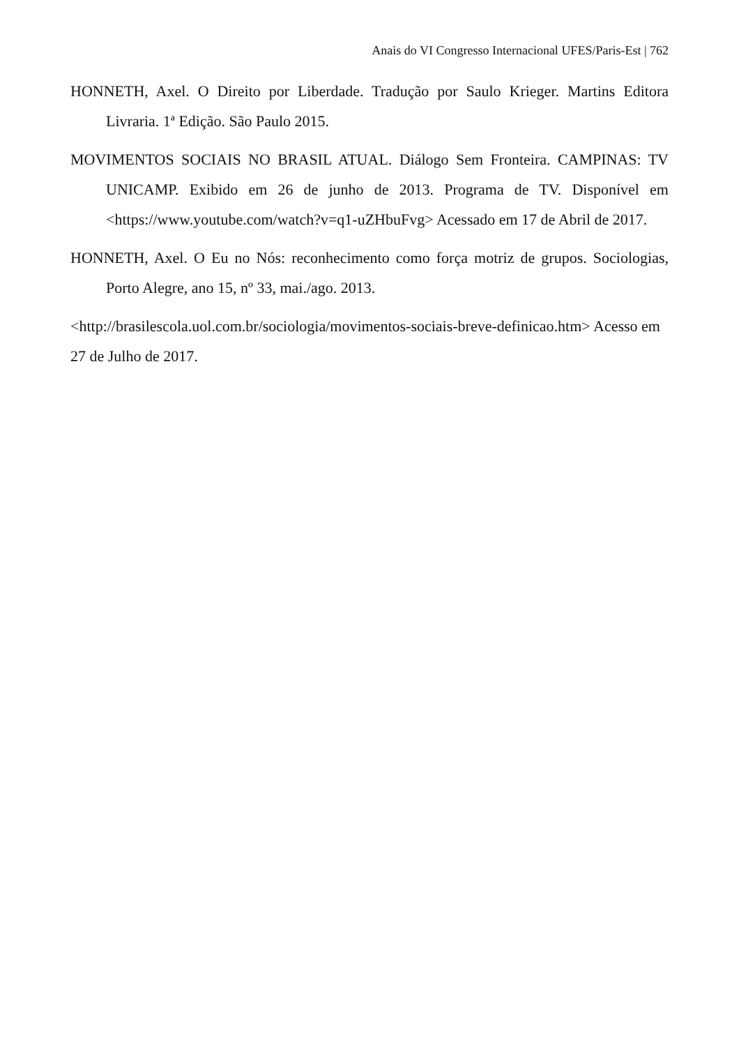Anais do VI Congresso Internacional UFES/Paris-Est | 762
HONNETH, Axel. O Direito por Liberdade. Tradução por Saulo Krieger. Martins Editora Livraria. 1ª Edição. São Paulo 2015.
MOVIMENTOS SOCIAIS NO BRASIL ATUAL. Diálogo Sem Fronteira. CAMPINAS: TV UNICAMP. Exibido em 26 de junho de 2013. Programa de TV. Disponível em <https://www.youtube.com/watch?v=q1-uZHbuFvg> Acessado em 17 de Abril de 2017.
HONNETH, Axel. O Eu no Nós: reconhecimento como força motriz de grupos. Sociologias, Porto Alegre, ano 15, nº 33, mai./ago. 2013.
<http://brasilescola.uol.com.br/sociologia/movimentos-sociais-breve-definicao.htm> Acesso em 27 de Julho de 2017.